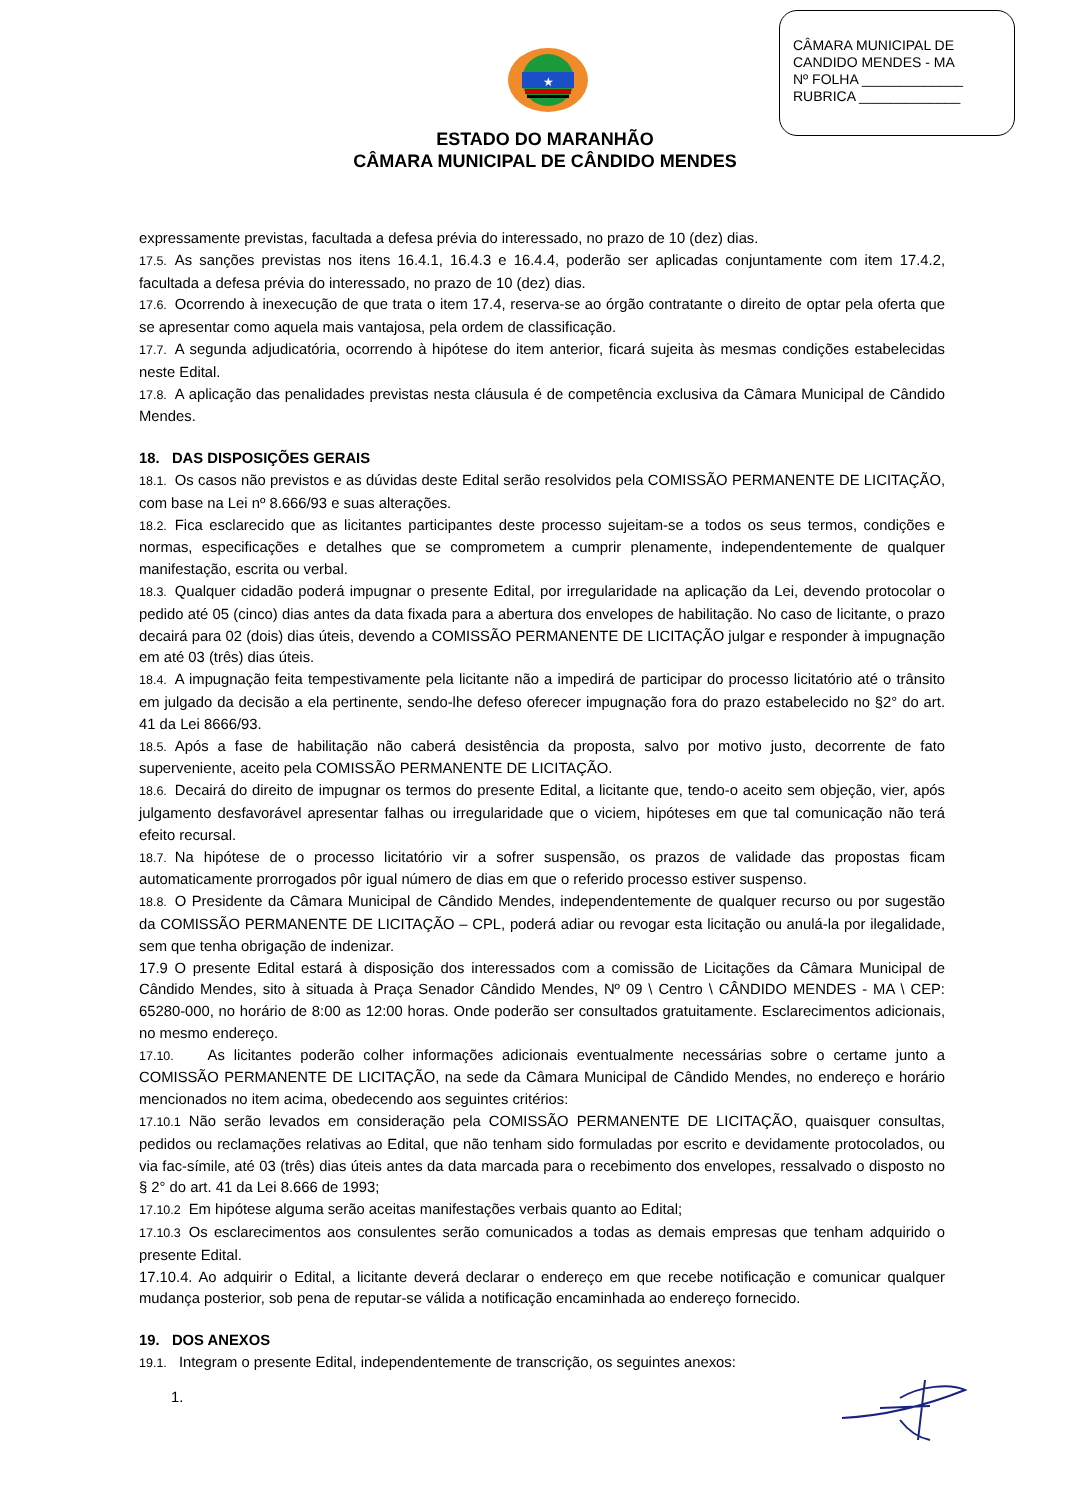CÂMARA MUNICIPAL DE
CANDIDO MENDES - MA
Nº FOLHA _____________
RUBRICA _____________
★
ESTADO DO MARANHÃO
CÂMARA MUNICIPAL DE CÂNDIDO MENDES
expressamente previstas, facultada a defesa prévia do interessado, no prazo de 10 (dez) dias.
17.5. As sanções previstas nos itens 16.4.1, 16.4.3 e 16.4.4, poderão ser aplicadas conjuntamente com item 17.4.2, facultada a defesa prévia do interessado, no prazo de 10 (dez) dias.
17.6. Ocorrendo à inexecução de que trata o item 17.4, reserva-se ao órgão contratante o direito de optar pela oferta que se apresentar como aquela mais vantajosa, pela ordem de classificação.
17.7. A segunda adjudicatória, ocorrendo à hipótese do item anterior, ficará sujeita às mesmas condições estabelecidas neste Edital.
17.8. A aplicação das penalidades previstas nesta cláusula é de competência exclusiva da Câmara Municipal de Cândido Mendes.
18. DAS DISPOSIÇÕES GERAIS
18.1. Os casos não previstos e as dúvidas deste Edital serão resolvidos pela COMISSÃO PERMANENTE DE LICITAÇÃO, com base na Lei nº 8.666/93 e suas alterações.
18.2. Fica esclarecido que as licitantes participantes deste processo sujeitam-se a todos os seus termos, condições e normas, especificações e detalhes que se comprometem a cumprir plenamente, independentemente de qualquer manifestação, escrita ou verbal.
18.3. Qualquer cidadão poderá impugnar o presente Edital, por irregularidade na aplicação da Lei, devendo protocolar o pedido até 05 (cinco) dias antes da data fixada para a abertura dos envelopes de habilitação. No caso de licitante, o prazo decairá para 02 (dois) dias úteis, devendo a COMISSÃO PERMANENTE DE LICITAÇÃO julgar e responder à impugnação em até 03 (três) dias úteis.
18.4. A impugnação feita tempestivamente pela licitante não a impedirá de participar do processo licitatório até o trânsito em julgado da decisão a ela pertinente, sendo-lhe defeso oferecer impugnação fora do prazo estabelecido no §2° do art. 41 da Lei 8666/93.
18.5. Após a fase de habilitação não caberá desistência da proposta, salvo por motivo justo, decorrente de fato superveniente, aceito pela COMISSÃO PERMANENTE DE LICITAÇÃO.
18.6. Decairá do direito de impugnar os termos do presente Edital, a licitante que, tendo-o aceito sem objeção, vier, após julgamento desfavorável apresentar falhas ou irregularidade que o viciem, hipóteses em que tal comunicação não terá efeito recursal.
18.7. Na hipótese de o processo licitatório vir a sofrer suspensão, os prazos de validade das propostas ficam automaticamente prorrogados pôr igual número de dias em que o referido processo estiver suspenso.
18.8. O Presidente da Câmara Municipal de Cândido Mendes, independentemente de qualquer recurso ou por sugestão da COMISSÃO PERMANENTE DE LICITAÇÃO – CPL, poderá adiar ou revogar esta licitação ou anulá-la por ilegalidade, sem que tenha obrigação de indenizar.
17.9 O presente Edital estará à disposição dos interessados com a comissão de Licitações da Câmara Municipal de Cândido Mendes, sito à situada à Praça Senador Cândido Mendes, Nº 09 \ Centro \ CÂNDIDO MENDES - MA \ CEP: 65280-000, no horário de 8:00 as 12:00 horas. Onde poderão ser consultados gratuitamente. Esclarecimentos adicionais, no mesmo endereço.
17.10. As licitantes poderão colher informações adicionais eventualmente necessárias sobre o certame junto a COMISSÃO PERMANENTE DE LICITAÇÃO, na sede da Câmara Municipal de Cândido Mendes, no endereço e horário mencionados no item acima, obedecendo aos seguintes critérios:
17.10.1 Não serão levados em consideração pela COMISSÃO PERMANENTE DE LICITAÇÃO, quaisquer consultas, pedidos ou reclamações relativas ao Edital, que não tenham sido formuladas por escrito e devidamente protocolados, ou via fac-símile, até 03 (três) dias úteis antes da data marcada para o recebimento dos envelopes, ressalvado o disposto no § 2° do art. 41 da Lei 8.666 de 1993;
17.10.2 Em hipótese alguma serão aceitas manifestações verbais quanto ao Edital;
17.10.3 Os esclarecimentos aos consulentes serão comunicados a todas as demais empresas que tenham adquirido o presente Edital.
17.10.4. Ao adquirir o Edital, a licitante deverá declarar o endereço em que recebe notificação e comunicar qualquer mudança posterior, sob pena de reputar-se válida a notificação encaminhada ao endereço fornecido.
19. DOS ANEXOS
19.1. Integram o presente Edital, independentemente de transcrição, os seguintes anexos:
1.